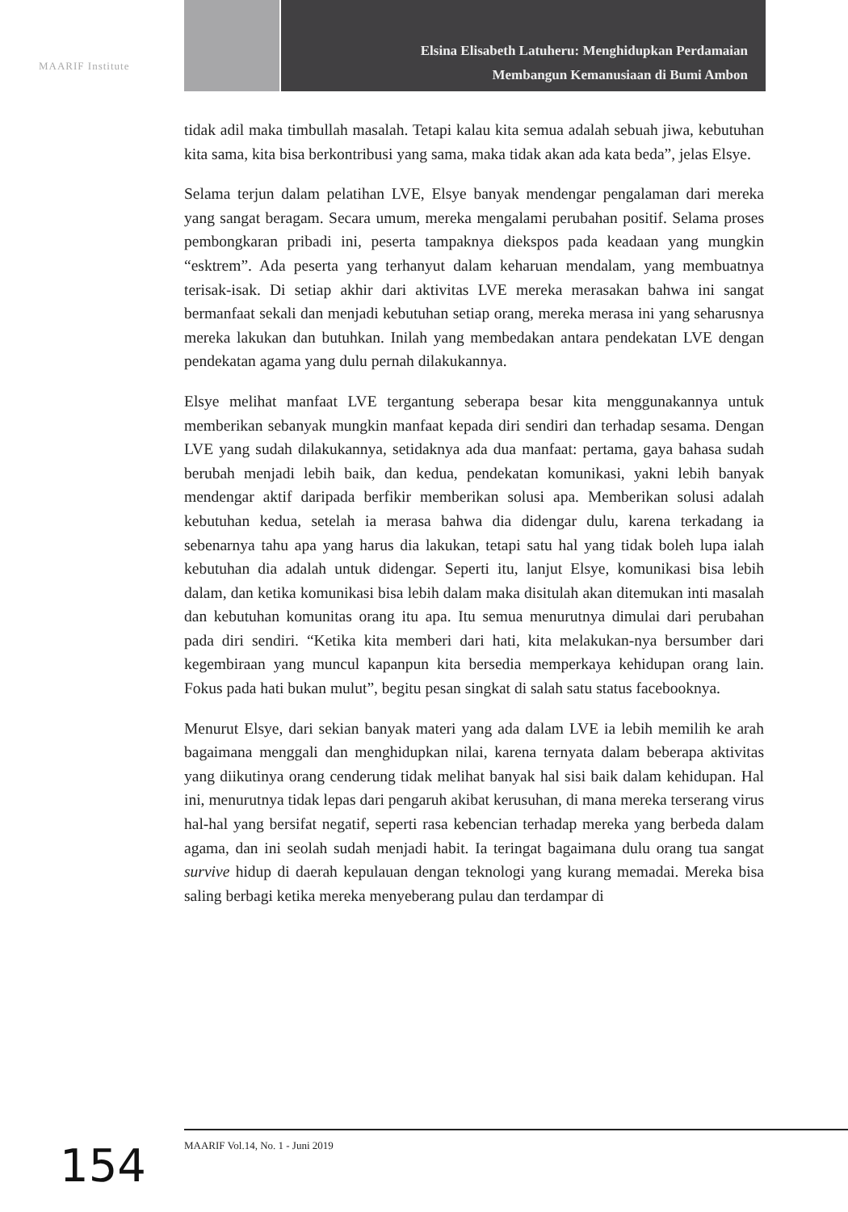MAARIF Institute
Elsina Elisabeth Latuheru: Menghidupkan Perdamaian
Membangun Kemanusiaan di Bumi Ambon
tidak adil maka timbullah masalah. Tetapi kalau kita semua adalah sebuah jiwa, kebutuhan kita sama, kita bisa berkontribusi yang sama, maka tidak akan ada kata beda”, jelas Elsye.
Selama terjun dalam pelatihan LVE, Elsye banyak mendengar pengalaman dari mereka yang sangat beragam. Secara umum, mereka mengalami perubahan positif. Selama proses pembongkaran pribadi ini, peserta tampaknya diekspos pada keadaan yang mungkin “esktrem”. Ada peserta yang terhanyut dalam keharuan mendalam, yang membuatnya terisak-isak. Di setiap akhir dari aktivitas LVE mereka merasakan bahwa ini sangat bermanfaat sekali dan menjadi kebutuhan setiap orang, mereka merasa ini yang seharusnya mereka lakukan dan butuhkan. Inilah yang membedakan antara pendekatan LVE dengan pendekatan agama yang dulu pernah dilakukannya.
Elsye melihat manfaat LVE tergantung seberapa besar kita menggunakannya untuk memberikan sebanyak mungkin manfaat kepada diri sendiri dan terhadap sesama. Dengan LVE yang sudah dilakukannya, setidaknya ada dua manfaat: pertama, gaya bahasa sudah berubah menjadi lebih baik, dan kedua, pendekatan komunikasi, yakni lebih banyak mendengar aktif daripada berfikir memberikan solusi apa. Memberikan solusi adalah kebutuhan kedua, setelah ia merasa bahwa dia didengar dulu, karena terkadang ia sebenarnya tahu apa yang harus dia lakukan, tetapi satu hal yang tidak boleh lupa ialah kebutuhan dia adalah untuk didengar. Seperti itu, lanjut Elsye, komunikasi bisa lebih dalam, dan ketika komunikasi bisa lebih dalam maka disitulah akan ditemukan inti masalah dan kebutuhan komunitas orang itu apa. Itu semua menurutnya dimulai dari perubahan pada diri sendiri. “Ketika kita memberi dari hati, kita melakukan-nya bersumber dari kegembiraan yang muncul kapanpun kita bersedia memperkaya kehidupan orang lain. Fokus pada hati bukan mulut”, begitu pesan singkat di salah satu status facebooknya.
Menurut Elsye, dari sekian banyak materi yang ada dalam LVE ia lebih memilih ke arah bagaimana menggali dan menghidupkan nilai, karena ternyata dalam beberapa aktivitas yang diikutinya orang cenderung tidak melihat banyak hal sisi baik dalam kehidupan. Hal ini, menurutnya tidak lepas dari pengaruh akibat kerusuhan, di mana mereka terserang virus hal-hal yang bersifat negatif, seperti rasa kebencian terhadap mereka yang berbeda dalam agama, dan ini seolah sudah menjadi habit. Ia teringat bagaimana dulu orang tua sangat survive hidup di daerah kepulauan dengan teknologi yang kurang memadai. Mereka bisa saling berbagi ketika mereka menyeberang pulau dan terdampar di
MAARIF Vol.14, No. 1 - Juni 2019
154